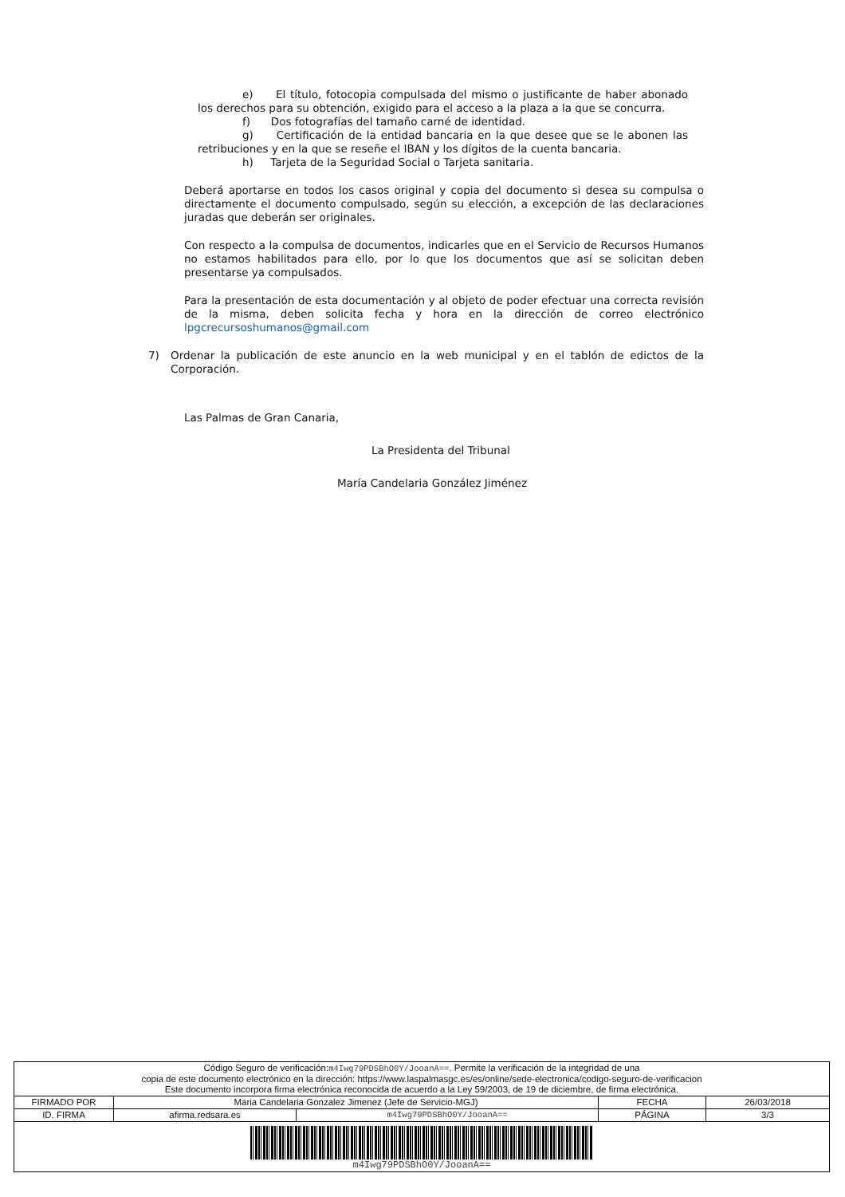e) El título, fotocopia compulsada del mismo o justificante de haber abonado los derechos para su obtención, exigido para el acceso a la plaza a la que se concurra.
f) Dos fotografías del tamaño carné de identidad.
g) Certificación de la entidad bancaria en la que desee que se le abonen las retribuciones y en la que se reseñe el IBAN y los dígitos de la cuenta bancaria.
h) Tarjeta de la Seguridad Social o Tarjeta sanitaria.
Deberá aportarse en todos los casos original y copia del documento si desea su compulsa o directamente el documento compulsado, según su elección, a excepción de las declaraciones juradas que deberán ser originales.
Con respecto a la compulsa de documentos, indicarles que en el Servicio de Recursos Humanos no estamos habilitados para ello, por lo que los documentos que así se solicitan deben presentarse ya compulsados.
Para la presentación de esta documentación y al objeto de poder efectuar una correcta revisión de la misma, deben solicita fecha y hora en la dirección de correo electrónico lpgcrecursoshumanos@gmail.com
7)
Ordenar la publicación de este anuncio en la web municipal y en el tablón de edictos de la Corporación.
Las Palmas de Gran Canaria,
La Presidenta del Tribunal
María Candelaria González Jiménez
| Código Seguro de verificación: m4Iwg79PDSBhO0Y/JooanA== . Permite la verificación de la integridad de una copia de este documento electrónico en la dirección: https://www.laspalmasgc.es/es/online/sede-electronica/codigo-seguro-de-verificacion Este documento incorpora firma electrónica reconocida de acuerdo a la Ley 59/2003, de 19 de diciembre, de firma electrónica. | | | | |
| FIRMADO POR | Maria Candelaria Gonzalez Jimenez (Jefe de Servicio-MGJ) | | FECHA | 26/03/2018 |
| ID. FIRMA | afirma.redsara.es | m4Iwg79PDSBhO0Y/JooanA== | PÁGINA | 3/3 |
| m4Iwg79PDSBhO0Y/JooanA== | | | | |